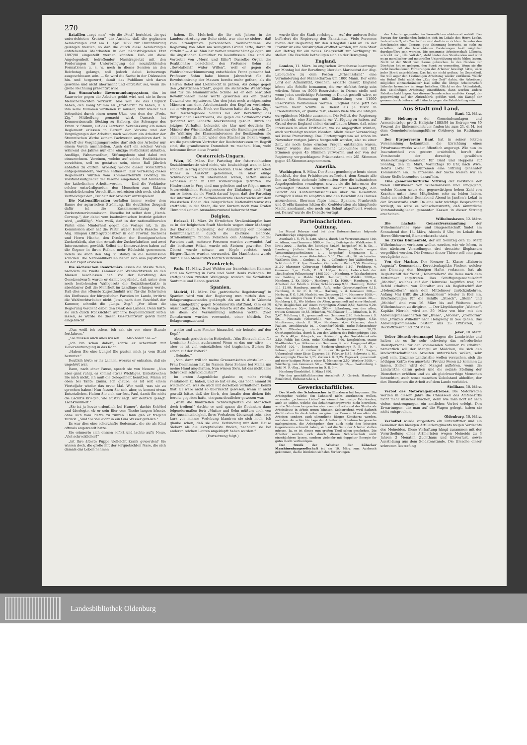270
Bataillon „sagt man“, wie die „Post“ berichtet, „in gut unterrichteten Kreisen“ die Ansicht, daß die geplanten Aenderungen erst am 1. April 1897 zur Durchführung gelangen werden, so daß die durch diese Aenderungen entstehenden Mehrkosten in den nächstfolgenden Etat 1897/98 eingestellt werden könnten. Daß ein diese Angelegenheit betreffender Nachtragsetat mit den Forderungen für Unterbringung der neuzubildenden Formationen u. s. w. noch in dieser Session an den Reichstag gelangt, soll jedoch dabei keineswegs ausgeschlossen sein. — So wird die Sache in der Diskussion hin- und hergezerrt, damit das Publikum sich daran gewöhne und nicht überrascht und entrüstet sei, wenn die große Rechnung präsentirt wird.
Das Stumm'sche Bevormundungssystem, das im Saarrevier gegen die Arbeiter geübt wird und sie in ihren Menschenrechten verkürzt, blos weil sie das Unglück haben, den König Stumm als „Brotherrn“ zu haben, d. h. ihm seine Millionen verdienen zu müssen, wird wieder hell beleuchtet durch einen neuen Ukas, von dem der „Freis. Ztg.“ Mittheilung gemacht wird. Darnach hat Kommerzienrath Böcking zu Halberg, der Schwager des Frhrn. v. Stumm, auf des Letzteren Veranlassung ein neues Reglement erlassen in Betreff der Vereine und der Vergnügungen der Arbeiter, nach welchem ein Arbeiter der Stumm'schen Werke keinem Fachverein angehören darf. In Betreff der Vergnügungsvereine darf sich der Arbeiter nur einem Verein anschließen. Auch darf ein solcher Verein während des Jahres nur eine einzige Festlichkeit abhalten. Ausflüge, Fahnenweihen, Stiftungsfeste sind dabei mit einzurechnen. Vereinen, welche auf solche Festlichkeiten verzichten, soll es gestattet sein, einen Ball jährlich abhalten zu dürfen. Arbeiter, welche diesen Vorschriften entgegenhandeln, werden entlassen. Zur Verlesung dieses Reglements wurden vom Kommerzienrath Böcking die Vorstandsmitglieder der Vereine eingeladen, mit Ausnahme der katholischen Arbeitervereine. — Und die Verkünder solcher entwürdigenden, den Menschen zum Sklaven herabdrückenden Vorschriften erdreisten sich noch, sich als Vertheidiger der „Freiheit der Arbeiter“ aufzuspielen!
Die Nationalliberalen verfallen immer weiter dem Banne der agrarischen Strömung. Ein deutliches Zeugniß dafür ist die Zusammensetzung der Zuckersteuerkommission. Dieselbe ist selbst dem „Hamb. Corresp.“, der dabei vom kaufmännischen Instinkt geleitet wird, „auffällig“. Man weiß, daß in der nationalliberalen Partei eine Minderheit gegen die Vorlage ist; in die Kommission aber hat die Partei außer Herrn Paasche den Abg. Rimpau (Rittergutsbesitzer in der Provinz Sachsen) und Herrn Hische, den Direktor der Bennigsen'schen Zuckerfabrik, also den Anwalt der Zuckerfabriken und zwei Interessenten, gewählt. Selbst die Konservativen haben auf die Gegner in ihren Reihen mehr Rücksicht genommen, indem sie auch den Abg. v. Staudy in die Kommission schicken. Die Nationalliberalen haben sich also päpstlicher als der Papst erwiesen.
Die sächsischen Reaktionäre lassen die Maske fallen, nachdem die zweite Kammer den Wahlrechtsraub an den Massen beschlossen hat. Vor der Berathung des Gesetzentwurfs wurde er damit begründet, daß unter dem noch bestehenden Wahlgesetz die Sozialdemokratie in absehbarer Zeit die Mehrheit im Landtage erlangen werde. Daß dies das offenste Zugeständniß war für das Schwinden des Einflusses der bürgerlichen Parteien im Lande, irritirte die Wahlrechtsräuber nicht. Jetzt, nach dem Beschluß der Kammer, schreibt die „Leipz. Ztg.“: „Vor Allem die Regierung verdient dabei den Dank des Landes. Denn hätte sie sich durch Rücksichten auf ihre Bequemlichkeit leiten lassen, so würde sie diesen Gesetzentwurf gewiß nicht eingebracht
„Das weiß ich schon, ich sah sie vor einer Stunde fortfahren.“
„Sie müssen auch alles wissen . . . Also hören Sie —“
„Ich bin schon dabei“, schrie er scherzhaft mit Ueberanstrengung in das Rohr.
„Haben Sie eine Lunge! Sie pusten mich ja vom Stuhl herunter.“
Deutlich hörte er ihr Lachen, woraus er entnahm, daß sie ungehört war.
Dann, nach einer Pause, sprach sie von Neuem: „Nun aber ganz ruhig, es kommt etwas Wichtiges. Unterbrechen Sie mich nicht, ich muß die Gelegenheit benutzen. Mama ist oben bei Tante Emma. Ich glaube, es ist seit einem Vierteljahr wieder das erste Mal. Wer weiß, was sie zu sprechen haben! Nun fassen Sie sich aber, es kommt etwas Entsetzliches. Halten Sie sich nur fest, Paul, damit Sie nicht die Lachitis kriegen, wie Gustav sagt. Auf deutsch gesagt: Lachkrankheit.“
„Sie ist ja heute ordentlich bei Humor“, dachte Schöbel und überlegte, ob er sein Bier vom Tische langen könnte, ohne sich vom Platze zu rühren. Dann gab er fragend zurück: „Sind Sie vielleicht in ein Glas Wasser gefallen.“
Es war dies eine scherzhafte Redensart, die sie als Kind oftmals angewandt hatte.
Sie erinnerte sich dessen sofort und lachte auf's Neue. „Viel schrecklicher!“
„Ist Ihre älteste Puppe vielleicht krank geworden? Sie wissen doch, die große mit der zerquetschten Nase, die sich damals das Leben nehmen
haben. Die Mehrheit, die ihr seit Jahren in der Landesvertretung zur Seite steht, war eine so sichere, daß vom Standpunkte persönlichen Wohlbefindens die Regierung von Allen am wenigsten Grund hatte, daran zu rütteln.“ — Also: Man hat vorher unverschämt gelogen, um die ängstlichen Gemüther zu beeinflussen. Das sind die Vertreter von „Moral und Sitte“! Dasselbe Organ der Reaktionäre bezeichnet den Professor Sohm als „Revolutionär wider Willen“, weil er gegen die Wahlrechtsverkümmerung entschieden Front gemacht hat. Professor Sohm habe binnen Jahresfrist für die Revolutionirung der Massen bereits mehr gethan, als die Herren Bebel und Liebknecht in Jahren. Als Zeuge gegen den „christlichen Staat“, gegen die sächsische Wahlvorlage und für die Naumann'sche Schule sei er den bewußten Revolutionären mehr werth geworden als ein ganzes Dutzend von Agitatoren. Um den jetzt noch wohlgesinnten Männern aus dem Arbeiterstande den Kopf zu verdrehen, sei er wie gemacht. Noch vor Kurzem hatte die „Leipz. Ztg.“ der Reichstagsrede Sohm's bei der Berathung des Bürgerlichen Gesetzbuchs, die gegen die Sozialdemokratie gerichtet war, lebhafte Anerkennung gezollt. Durch ihr jetziges Verhalten bekundet sie klar und deutlich: Die Männer der Wissenschaft sollen nur die Handlanger sein für die Wahrung des Klasseninteresses der Besitzenden; sie sollen selbst da nicht wider den Stachel zu löcken wagen, wo die patentirten Vertreter der Besitzinteressen im Begriff sind, die grandioseste Dummheit zu machen. Nun, wohl bekomme ihnen diese Praxis!
Oesterreich-Ungarn.
Wien, 10. März. Der Parteitag der österreichischen Sozialdemokratie wird nicht, wie beabsichtigt war, in Linz, sondern in Prag abgehalten werden. Diese Stadt war schon früher in Aussicht genommen, da aber einige Schwierigkeiten zu überwinden waren, hatten unsere Genossen auch in Linz Vorkehrungen getroffen. Die Hindernisse in Prag sind nun gehoben und so folgen unsere österreichischen Parteigenossen der Einladung nach Prag um so lieber, als sie Werth darauf legen, daß der Parteitag der internationalen Sozialdemokratie Oesterreichs auf dem klassischen Boden des bürgerlichen Nationalitätenzwistes stattfinde, in der Stadt, die vor Kurzem noch vom Grafen Thun und seinem Ausnahmezustand beherrscht war.
Belgien.
Brüssel, 11. März. Zu förmlichen Straßenkämpfen kam es in der belgischen Stadt Mecheln wegen einer Maßregel der klerikalen Regierung, der Annullirung der liberalen Kommunalwahlen durch die klerikale Behörde. Straßenkämpfe fanden zwischen den Anhängern beider Parteien statt; mehrere Personen wurden verwundet. Auf die berittene Polizei wurde mit Steinen geworfen. Der Oberst wurde schwer am Kopfe verletzt. Auch Bürgeroffiziere wurden verwundet. Ein Manifestant wurde durch einen Messerstich tödtlich verwundet.
Frankreich.
Paris, 11. März. Zwei Wahlen zur französischen Kammer sind am Sonntag in Paris und Saint Denis vollzogen. Im stattgehabten zweiten Wahlgange wurden die Sozialisten Santumie und Renon gewählt.
Spanien.
Madrid, 11. März. Die „patriotische Begeisterung“ in Spanien wird von der Regierung nun mittels des — Belagerungszustandes gedämpft. Als am 8. d. in Valencia eine Kundgebung gegen Nordamerika stattfand, kam es zu Ausschreitungen. Die Menge feuerte auf die Gensdarmerie, als diese die Versammlung auflösen wollte. Zwei Gensdarmen wurden verwundet, einer tödtlich. Der Belagerungszustand
wollte und zum Fenster hinausfiel, mir beinahe auf den Kopf.“
Abermals gerieth sie in Heiterkeit. „Was Sie auch alles für komische Sachen auskramen! Wenn es das nur wäre . . . aber es ist viel entsetzlicher, viel tragischer. Stehen Sie schon auf der Folter?“
„Beinahe.“
„Nun, dann will ich meine Grausamkeiten einstellen . . . Frau Deichmann hat im Namen ihres Sohnes bei Mama um meine Hand angehalten. Nun wissen Sie's. Ist das nicht aller Schrecken schrecklichster?“
Im ersten Augenblicke glaubte er, nicht richtig verstanden zu haben, und so bat er sie, das noch einmal zu wiederholen, was sie auch mit derselben verhaltenen Komik that. Er wäre nicht so überrascht gewesen, wenn er nicht gewußt hätte, daß der Korb, den Amalie dem dicken Ede bereits gegeben hatte, ein ganz deutlicher gewesen war.
„Wozu die finanziellen Schwierigkeiten die Menschen doch treiben!“ dachte er und spann die Gedanken dann folgendermaßen fort: „Mutter und Sohn müßten doch von der Aussichtslosigkeit ihres Vorhabens überzeugt sein, aber kurz vor meiner Verlobung blamiren sie sich noch. Ich glaube schon, daß sie eine Verbindung mit dem Hause Siebert als die akzeptabelste finden, nachdem sie bei anderen reichen Leuten angeklopft haben werden.“
(Fortsetzung folgt.)
wurde über die Stadt verhängt. — Auf der anderen Seite befördert die Regierung den Fanatismus. Viele Personen bieten der Regierung für den Kriegsfall Geld an. In der Provinz ist eine Subskription eröffnet worden, um dem Staat den Betrag für ein neues Kriegsschiff zur Verfügung zu stellen. Die Bischöfe betheiligen sich an der Bewegung.
England.
London, 11. März. Im englischen Unterhause beantragte am Montag bei der Berathung über den Marineetat der Abg. Labouchère zu dem Posten „Präsenzstand“ eine Verminderung der Mannschaften um 1000 Mann. Der erste Lord der Admiralität, Göschen, erklärte darauf, England könne alle Schiffe bemannen, die zur Abfahrt fertig sein würden. Wenn es 5000 Reservisten in Dienst stelle und wenn jedes seetüchtige Fahrzeug in Dienst gestellt wäre, so könne die Bemannung mit Einberufung von 11000 Reservisten vollkommen werden. England habe jetzt bei Weitem mehr Schiffe in Dienst als je zuvor in Friedenszeiten, er glaube fest, ebenso viele wie die übrigen europäischen Mächte zusammen. Die Politik der Regierung sei bestrebt, eine Streitmacht zur Verfügung zu haben, auf Grund deren England sicher darauf bauen könne, daß seine Interessen in allen Erdtheilen, wo sie angegriffen würden, auch vertheidigt werden könnten. Allein dieser Voranschlag sei keine Provozirung. Das Flottenprogramm sei schon im November vorigen Jahres festgestellt worden, also zu einer Zeit, als noch keine ernsten Fragen entstanden waren. Darauf wurde das Amendement Labouchère mit 162 Stimmen gegen 45 Stimmen verworfen und der von der Regierung vorgeschlagene Präsenzstand mit 261 Stimmen gegen 45 Stimmen angenommen.
Amerika.
Washington, 9. März. Der Senat genehmigte heute einen Beschluß, der den Präsidenten auffordert, dem Senate alle ihm zu Gebote stehende Information über die kubanischen Angelegenheiten vorzulegen, soweit sie die Interessen der Vereinigten Staaten berührten. Sherman beantragte, den Bericht des Konferenzausschusses über die Resolution bezüglich Kubas zu adoptiren und den Beschluß des Hauses anzunehmen. Sherman fügte hinzu, Spanien, Frankreich und Großbritannien hätten die Konföderation als kämpfende Macht anerkannt, ehe noch ein Schuß abgefeuert worden sei. Darauf wurde die Debatte vertagt.
Parteinachrichten.
Quittung.
Im Monat Februar sind bei dem Unterzeichneten folgende Parteibeiträge eingegangen:
Auerbach i. V., H. R. 2,80. Altena, durch den Vertrauensmann 100,—. Altona, von Genossen 1000,—. Berlin, Beiträge der Wahlkreise: 6. Kreis 2000,—. Berlin, div. Beiträge: 326,95. Bergedorf, M. R. 50,—. Bamberg, Jüdlein Rohrbach 20,—. Bremen, Strafe wegen Versammlungsschwänzen 1,—. Bergedorf, Ungenannt 5,—. Bromberg, drei arme Weberföhne 5,05. Chemnitz, 16. sächsischer Wahlkreis 500,—. Cottbus, S. 10,—. Callenberg bei Waldenburg i. Schl. durch E. K. 6,—. Dresden, Kindtaufe zu Radiz 2,50. Flensburg 31,10 (darunter Geburtstag Schifferbrücke 1,10). Frohburg, v. Genossen 5,—. Fürth, F. G. 100,—. Greiz, Ueberschuß der „Reußischen Volkszeitung“ 1895 300,—. Hamburg, v. Tabakarbeitern von Wöhling u. Muhle 24,80. Hamburg, 1. Wahlkr. 3000,—. Hamburg, 2. Kr. 1000,—. Hamburg, 3. Kr. 1000,—. Hamburg, v. d. Arbeitern der Fabrik v. Köller, Schäferkamp 9,50. Hamburg, Hörter 111 12,88. Hamburg, amerik. Auft. rothe Geburtstagsfeier 6,15. Hamburg, 2. Kr. C. B. 10,—. Harburg, v. d. Genossen 300,—. Harburg, F. G. 1,98. Haslebt, von Genossen 25,—. Hannover 1000,—. Jena, von einigen freien Turnern 2,50. Jena, von Genossen 20,—. Kirchberg i. S., Wir bleiben die Alten, gesammelt auf einer Hochzeit 6,70, desgleichen auf einem vergnügten Abend 2,50, Summa 9,20. Kaiserslautern 50,—. Lübeck 200,—. Löberburg, von den alten, treuen Genossen 10,55. München, Waldhäuser 5,—. München, D. H. 2,47. Mühlburg i. B., gesammelt von Genossen 2,70. Reichenau i. S. 50,—. Neustadt (Oberschl.), vom Faschingsvergnügen 6,50. Nordhausen, durch R. 10,—. Neudamm 4,—. Ottensen, durch Paulsen, Arnoldstraße 10,—. Ottendorf-Okrilla, rothe Rekrutenfeier 4,10. Offenburg, durch den Vertrauensmann 20,20. Oberlangenbielau, durch R. von den Webern des Eulengebirges 100,—. Paris 40,—. Pobejuch, zur Bekämpfung der Sozialdemokratie 2,50. Pohlis bei Greiz, rothe Kindtaufe 5,60. Desgleichen, traute Stadtbrüder 2,—. Röberau von Genossen, R. und Umgegend 40,—. Rosfeld 100,—. Ronneburg (Sachsen-Altenburg) P. B. R. 9,—. Rohnau, gef. v. d. rothen R. in der Bergschänke 7,15. Sagan, Ueberschuß einer Kiste Zigarren 16. Februar 5,85. Schwerin i. M., die vergnügte Flasche 1,75. Verden i. R. 2,25. Vegesack, gesammelt auf einer lustigen Feier v. einer R. Menschen 2,50. Werther 3000,—. Würzburg, von Genossen 50,—. Wittenberge 15,—. Waldenburg i. Schl. M. R.-Abg., Abendessen im D. R. 3,—.
Hamburg-Eimsbüttel, 6. März 1896.
Für den geschäftsführenden Ausschuß: A. Gerisch, Hamburg-Eimsbüttel, Eichenstraße 4, I.
Gewerkschaftliches.
Der Streik der Schuhmacher in Elmshorn hat begonnen. Die Arbeitgeber, welche den Lohntarif nicht anerkennen wollen, versenden „schwarze Listen“ an sämmtliche hiesige Fabrikanten, auch an solche, welche das Schuhmachergewerbe nicht betreiben, wo die Schuhmachergesellen aber eventuell während des Streiks als Arbeitsleute in Arbeit treten könnten. Selbstredend wird dadurch die Situation für die Arbeiter nur günstiger. Denn nicht nur allein die Arbeiter, sondern auch sämmtliche Bürger Elmshorns werden, nachdem die schlechte Lage der Arbeiter im Schuhmachergewerbe nachgewiesen, die Arbeitgeber aber auch nicht den leisesten Gegenbeweis erbracht haben, sich auf die Seite der Arbeiter stellen müssen. Ja, es ist dieses zum großen Theil schon geschehen. Die Arbeiter werden sich durch diesen Schreckschuß nicht einschüchtern lassen, sondern vielmehr mit doppelter Energie ihr gutes Recht vertheidigen.
Der Streik der Arbeiter der Lübecker Maschinenbaugesellschaft ist am 10. März zum Ausbruch gekommen, da die Direktion sich den Forderungen
der Arbeiter gegenüber im Wesentlichen ablehnend verhält. Das Bureau der Streikenden befindet sich im Lokale des Herrn Leeke, Lederstraße 3; alle Zuschriften sind dorthin zu richten. Da unter den Streikenden eine überaus gute Stimmung herrscht, so steht zu erhoffen, daß die bescheidenen Forderungen bald möglichst durchgeführt sein werden. Die gesammte Arbeiterschaft Lübecks, schreibt der „Lüb. Volksb.“, steht hinter den Streikenden und wird es an moralischer und materieller Unterstützung nicht fehlen lassen. Nicht ist der Streit vom Zaune gebrochen. In den Händen der Direktion hat es gelegen, den Streit zu vermeiden. Wenn sie die recht bescheidenen Forderungen der Arbeiter bewilligt hätte, wäre jeder Streit unterblieben. Das hat sie nicht gethan. Im Gegentheil. Sie will sogar den 12stündigen Arbeitstag wieder einführen. Welch' ein Hohn! Geht nicht der „Zug der Zeit“ dahin, die Arbeitszeit möglichst einzuschränken? Das sollte die übrige Arbeiterschaft Lübecks besonders im Auge behalten. Glückt es der Aktienfabrik, den 12stündigen Arbeitstag einzuführen, dann werden andere Fabriken bald folgen. Aus diesem Grunde schon muß der Kampf, der gegenwärtig auf der Aktienfabrik geführt wird, ein Kampf der gesammten Arbeiterschaft Lübecks gegen die Fabrikleitung sein.
Aus Stadt und Land.
Bant, 12. März.
Die Hebungen der Gemeindeumlagen und Armenbeiträge pro 2. Halbjahr 1895/96 im Betrage von 60 Prozent der Einkommensteuer finden bis zum 21. d. M. bei dem Gemeinderechnungsführer Coldewey im Rathhause statt.
Der Bürgerverein Bant hat in seiner letzten Versammlung bekanntlich die Errichtung eines Privatwasserwerks wieder öffentlich angeregt. Wie nun im Inseratentheil von gestern ersichtlich, beruft der Vorsitzende der derzeitig gewählten Wasserleitungskommission für Bant und Heppens auf Sonntag, den 15. März, Vormittags 10 Uhr, nach Wwe. Held's Lokal in Neubremen eine Sitzung genannter Kommission ein. Im Interesse der Sache weisen wir an dieser Stelle besonders darauf hin.
Eine gemeinschaftliche Sitzung der Vorstände der freien Hülfskassen von Wilhelmshaven und Umgegend, welche Kassen unter der gegenwärtigen hohen Zahl von Kranken unter ihren Mitgliedern sehr zu leiden haben, findet am nächsten Sonnabend Abend in Janßen's Lokal in der Grenzstraße statt. Da eine sehr wichtige Besprechung vorliegt, so wäre es wünschenswerth, daß sämmtliche Vorstandsmitglieder genannter Kassen in dieser Sitzung erscheinen.
Wilhelmshaven, 12. März.
Die nächste Generalversammlung der Wilhelmshavener Spar- und Baugesellschaft findet am Sonnabend den 14. März, Abends 8 Uhr, im Lokale des Herrn Oldewurtel, Bismarckstraße statt.
Im Zirkus Blumenfeld, der am Sonntag den 15. März Wilhelmshaven verlassen wollte, werden, wie wir hören, in den nächsten Vorstellungen drei dressirte Elephanten vorgeführt werden. Die Dressur dieser Thiere soll eine ganz vorzügliche sein.
Von der Marine. Der Kreuzer 2. Klasse „Kaiserin Augusta“, Kommandant Korvettenkapitän Fischer, welcher am Dienstag den hiesigen Hafen verlassen, hat als Begleitschiff der Yacht „Hohenzollern“ die Reise nach dem Mittelmeer angetreten. Das Schiffsjungenschulschiff „Moltke“, welches auf der Heimreise begriffen war, hat Befehl erhalten, von Gibraltar aus als Begleitschiff der „Hohenzollern“ nach dem Mittelmeer zurückzukehren. Anfang Mai trifft die „Hohenzollern“ wieder in Kiel ein. Briefsendungen für die Schiffe „Stosch“, „Stein“ und „Moltke“ sind vom 16. März bis auf Weiteres nach Wilhelmshaven zu dirigiren. — Der Lloyddampfer „Weimar“, Kapitän Nierich, wird am 30. März von hier mit den Ablösungsmannschaften für „Irene“, „Arcona“, „Cormoran“ und „Prinzeß Wilhelm“ nach Hongkong in See gehen. Das Ablösungskommando besteht aus 25 Offizieren, 37 Deckoffizieren und 724 Mann.
Jever, 10. März.
Ueber Dienstbotenmangel klagen die Landwirthe und halten sie es für sehr schwierig das erforderliche Dienstpersonal für den kommenden Sommer zu erhalten; namentlich soll der Mangel an Mädchen, die sich den landwirthschaftlichen Arbeiten unterziehen wollen, sehr groß sein. Einzelne Landwirthe wollen versuchen, sich die nöthigen Kräfte von auswärts (Provinz Posen x.) kommen zu lassen. Sicher wird der Mangel aufhören, wenn die Landwirthe daran gehen und die soziale Stellung der Dienstboten erhöhen und sie als gleichwerthige Menschen betrachten, auch sonst manchen Uebelstand abhelfen, der den Dienstboten die Arbeit auf dem Lande verleidet.
Stollham, 10. März.
Verbot des Motorwagenbetriebes. Die Motorwagen werden in diesem Jahre die Chausseen des Amtsbezirks nicht mehr unsicher machen, denn wie man hört ist nach vielen Anstrengungen ein amtliches Verbot erfolgt. Den Erwartungen, die man auf die Wagen gehegt, haben sie nicht entsprochen.
Oldenburg, 10. März.
Verhaftet wurde vorgestern ein Unteroffizier und ein Gemeiner des hiesigen Artillerieregiments wegen Verdachts des Meineides. Diese Verhaftung hängt zusammen mit der Verurtheilung eines Artilleristen wegen Meineids zu 3 Jahren 3 Monaten Zuchthaus und Ehrverlust, sowie Ausstoßung aus dem Soldatenstande. Die Ursache dieser schweren Bestrafung
Landesbibliothek Oldenburg